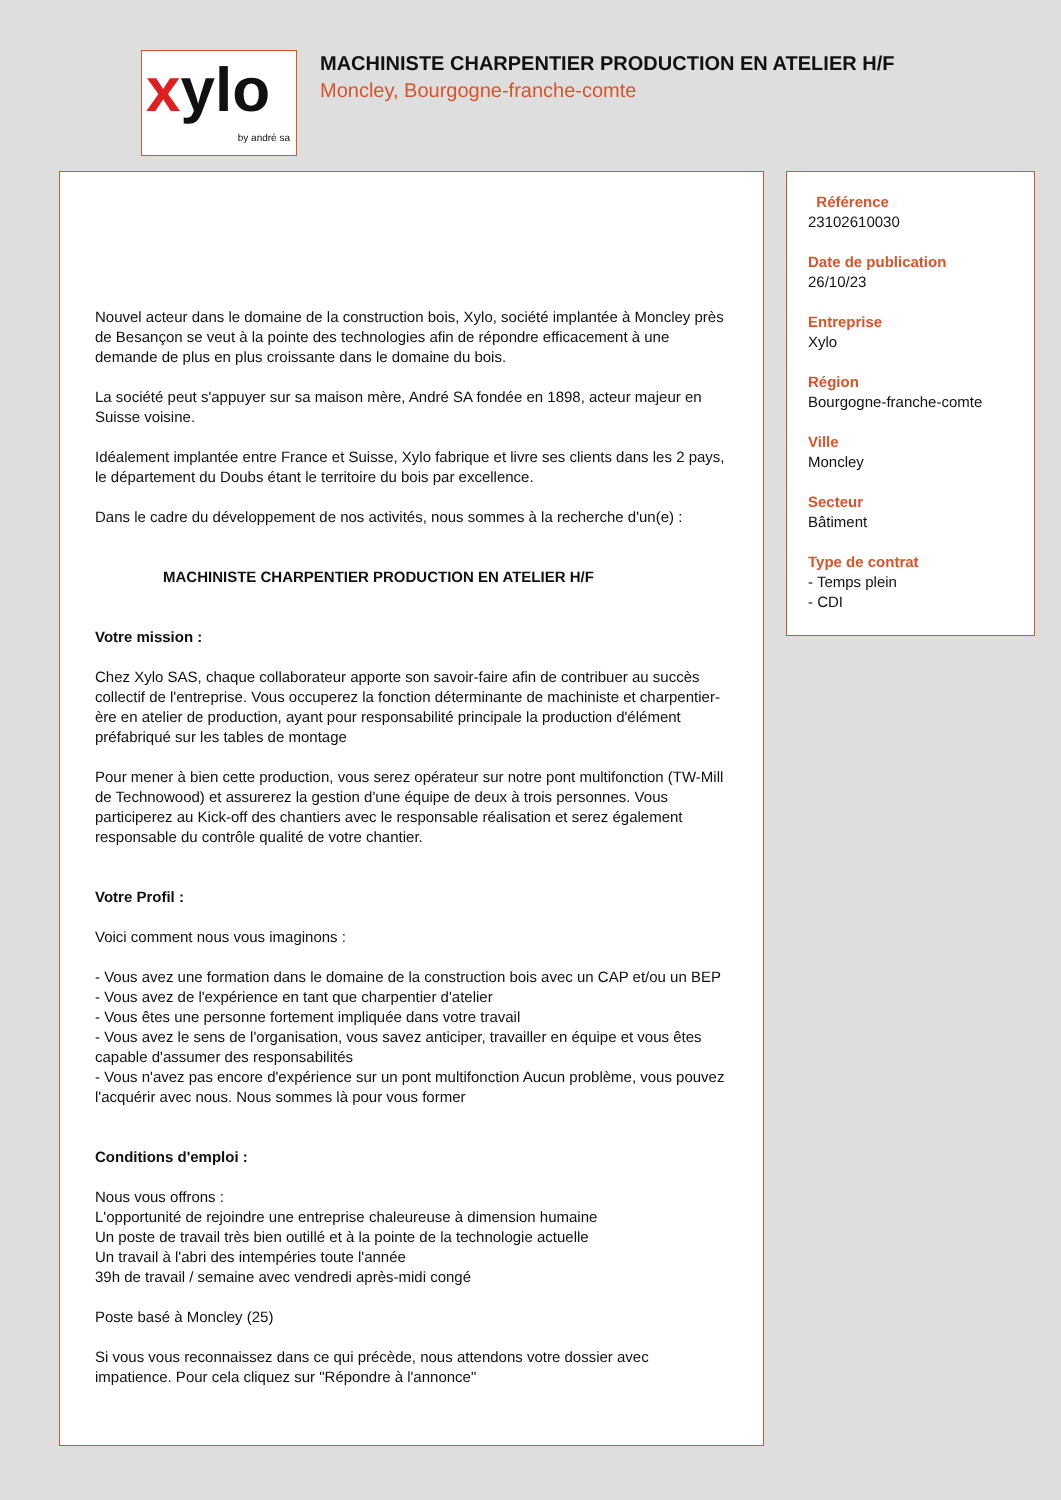xylo
by andré sa
MACHINISTE CHARPENTIER PRODUCTION EN ATELIER H/F
Moncley, Bourgogne-franche-comte
Nouvel acteur dans le domaine de la construction bois, Xylo, société implantée à Moncley près de Besançon se veut à la pointe des technologies afin de répondre efficacement à une demande de plus en plus croissante dans le domaine du bois.
La société peut s'appuyer sur sa maison mère, André SA fondée en 1898, acteur majeur en Suisse voisine.
Idéalement implantée entre France et Suisse, Xylo fabrique et livre ses clients dans les 2 pays, le département du Doubs étant le territoire du bois par excellence.
Dans le cadre du développement de nos activités, nous sommes à la recherche d'un(e) :
MACHINISTE CHARPENTIER PRODUCTION EN ATELIER H/F
Votre mission :
Chez Xylo SAS, chaque collaborateur apporte son savoir-faire afin de contribuer au succès collectif de l'entreprise. Vous occuperez la fonction déterminante de machiniste et charpentier-ère en atelier de production, ayant pour responsabilité principale la production d'élément préfabriqué sur les tables de montage
Pour mener à bien cette production, vous serez opérateur sur notre pont multifonction (TW-Mill de Technowood) et assurerez la gestion d'une équipe de deux à trois personnes. Vous participerez au Kick-off des chantiers avec le responsable réalisation et serez également responsable du contrôle qualité de votre chantier.
Votre Profil :
Voici comment nous vous imaginons :
- Vous avez une formation dans le domaine de la construction bois avec un CAP et/ou un BEP
- Vous avez de l'expérience en tant que charpentier d'atelier
- Vous êtes une personne fortement impliquée dans votre travail
- Vous avez le sens de l'organisation, vous savez anticiper, travailler en équipe et vous êtes capable d'assumer des responsabilités
- Vous n'avez pas encore d'expérience sur un pont multifonction Aucun problème, vous pouvez l'acquérir avec nous. Nous sommes là pour vous former
Conditions d'emploi :
Nous vous offrons :
L'opportunité de rejoindre une entreprise chaleureuse à dimension humaine
Un poste de travail très bien outillé et à la pointe de la technologie actuelle
Un travail à l'abri des intempéries toute l'année
39h de travail / semaine avec vendredi après-midi congé
Poste basé à Moncley (25)
Si vous vous reconnaissez dans ce qui précède, nous attendons votre dossier avec impatience. Pour cela cliquez sur "Répondre à l'annonce"
Référence
23102610030
Date de publication
26/10/23
Entreprise
Xylo
Région
Bourgogne-franche-comte
Ville
Moncley
Secteur
Bâtiment
Type de contrat
- Temps plein
- CDI